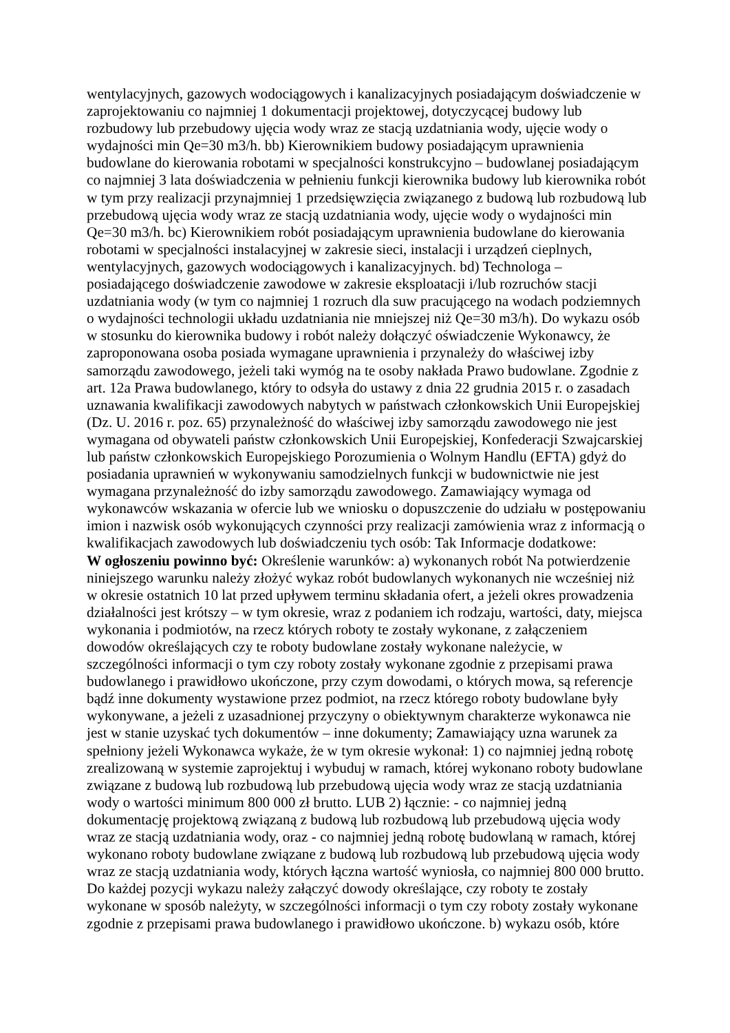wentylacyjnych, gazowych wodociągowych i kanalizacyjnych posiadającym doświadczenie w zaprojektowaniu co najmniej 1 dokumentacji projektowej, dotyczycącej budowy lub rozbudowy lub przebudowy ujęcia wody wraz ze stacją uzdatniania wody, ujęcie wody o wydajności min Qe=30 m3/h. bb) Kierownikiem budowy posiadającym uprawnienia budowlane do kierowania robotami w specjalności konstrukcyjno – budowlanej posiadającym co najmniej 3 lata doświadczenia w pełnieniu funkcji kierownika budowy lub kierownika robót w tym przy realizacji przynajmniej 1 przedsięwzięcia związanego z budową lub rozbudową lub przebudową ujęcia wody wraz ze stacją uzdatniania wody, ujęcie wody o wydajności min Qe=30 m3/h. bc) Kierownikiem robót posiadającym uprawnienia budowlane do kierowania robotami w specjalności instalacyjnej w zakresie sieci, instalacji i urządzeń cieplnych, wentylacyjnych, gazowych wodociągowych i kanalizacyjnych. bd) Technologa – posiadającego doświadczenie zawodowe w zakresie eksploatacji i/lub rozruchów stacji uzdatniania wody (w tym co najmniej 1 rozruch dla suw pracującego na wodach podziemnych o wydajności technologii układu uzdatniania nie mniejszej niż Qe=30 m3/h). Do wykazu osób w stosunku do kierownika budowy i robót należy dołączyć oświadczenie Wykonawcy, że zaproponowana osoba posiada wymagane uprawnienia i przynależy do właściwej izby samorządu zawodowego, jeżeli taki wymóg na te osoby nakłada Prawo budowlane. Zgodnie z art. 12a Prawa budowlanego, który to odsyła do ustawy z dnia 22 grudnia 2015 r. o zasadach uznawania kwalifikacji zawodowych nabytych w państwach członkowskich Unii Europejskiej (Dz. U. 2016 r. poz. 65) przynależność do właściwej izby samorządu zawodowego nie jest wymagana od obywateli państw członkowskich Unii Europejskiej, Konfederacji Szwajcarskiej lub państw członkowskich Europejskiego Porozumienia o Wolnym Handlu (EFTA) gdyż do posiadania uprawnień w wykonywaniu samodzielnych funkcji w budownictwie nie jest wymagana przynależność do izby samorządu zawodowego. Zamawiający wymaga od wykonawców wskazania w ofercie lub we wniosku o dopuszczenie do udziału w postępowaniu imion i nazwisk osób wykonujących czynności przy realizacji zamówienia wraz z informacją o kwalifikacjach zawodowych lub doświadczeniu tych osób: Tak Informacje dodatkowe:
W ogłoszeniu powinno być: Określenie warunków: a) wykonanych robót Na potwierdzenie niniejszego warunku należy złożyć wykaz robót budowlanych wykonanych nie wcześniej niż w okresie ostatnich 10 lat przed upływem terminu składania ofert, a jeżeli okres prowadzenia działalności jest krótszy – w tym okresie, wraz z podaniem ich rodzaju, wartości, daty, miejsca wykonania i podmiotów, na rzecz których roboty te zostały wykonane, z załączeniem dowodów określających czy te roboty budowlane zostały wykonane należycie, w szczególności informacji o tym czy roboty zostały wykonane zgodnie z przepisami prawa budowlanego i prawidłowo ukończone, przy czym dowodami, o których mowa, są referencje bądź inne dokumenty wystawione przez podmiot, na rzecz którego roboty budowlane były wykonywane, a jeżeli z uzasadnionej przyczyny o obiektywnym charakterze wykonawca nie jest w stanie uzyskać tych dokumentów – inne dokumenty; Zamawiający uzna warunek za spełniony jeżeli Wykonawca wykaże, że w tym okresie wykonał: 1) co najmniej jedną robotę zrealizowaną w systemie zaprojektuj i wybuduj w ramach, której wykonano roboty budowlane związane z budową lub rozbudową lub przebudową ujęcia wody wraz ze stacją uzdatniania wody o wartości minimum 800 000 zł brutto. LUB 2) łącznie: - co najmniej jedną dokumentację projektową związaną z budową lub rozbudową lub przebudową ujęcia wody wraz ze stacją uzdatniania wody, oraz - co najmniej jedną robotę budowlaną w ramach, której wykonano roboty budowlane związane z budową lub rozbudową lub przebudową ujęcia wody wraz ze stacją uzdatniania wody, których łączna wartość wyniosła, co najmniej 800 000 brutto. Do każdej pozycji wykazu należy załączyć dowody określające, czy roboty te zostały wykonane w sposób należyty, w szczególności informacji o tym czy roboty zostały wykonane zgodnie z przepisami prawa budowlanego i prawidłowo ukończone. b) wykazu osób, które